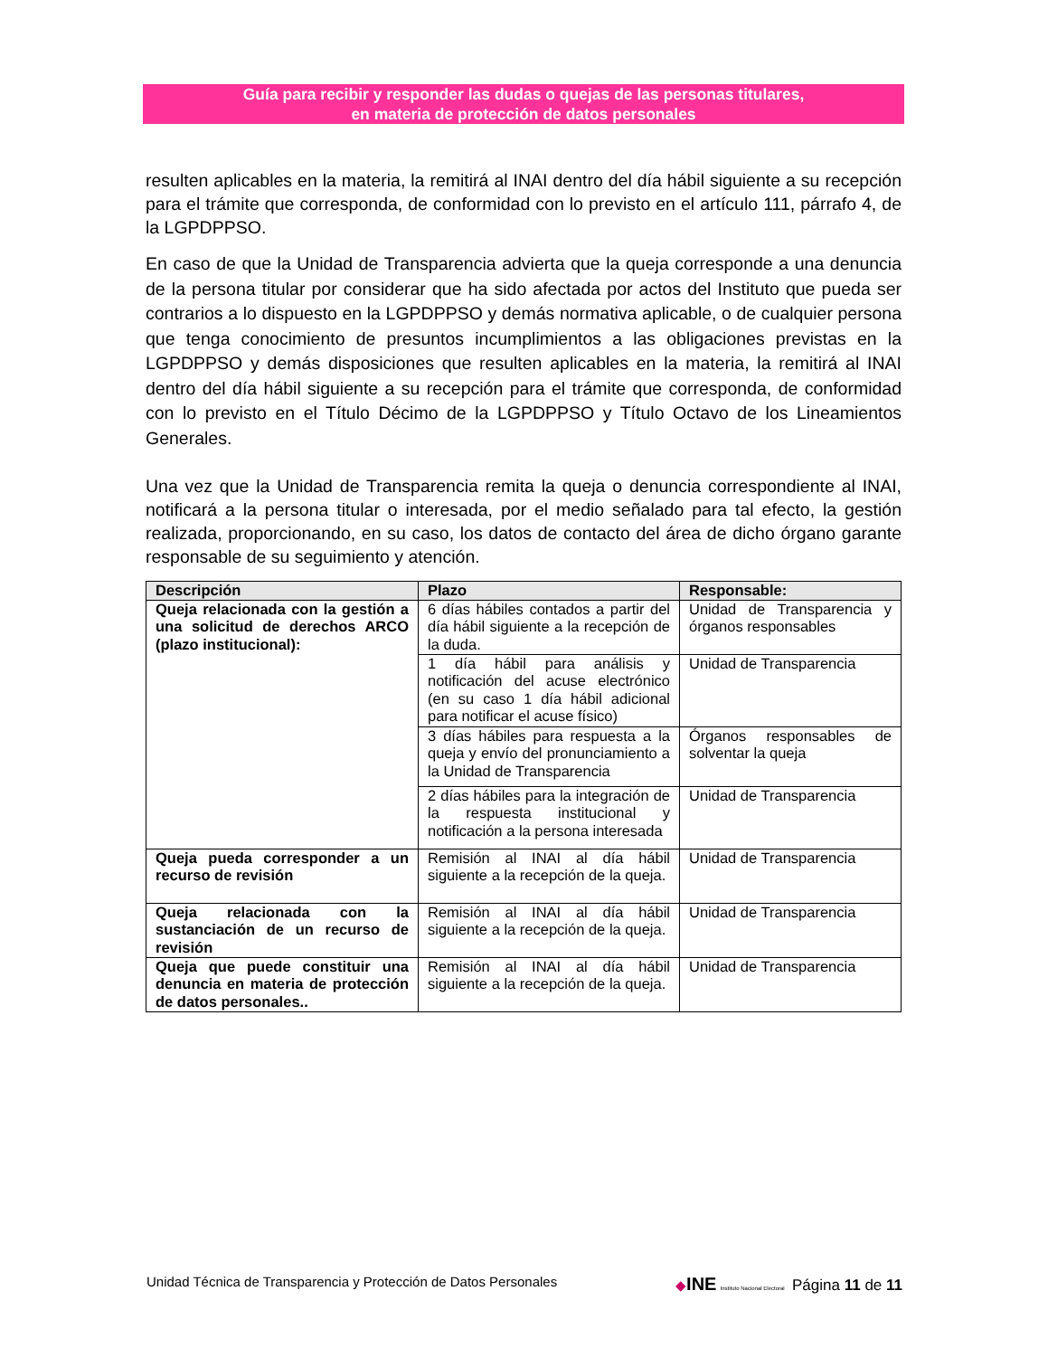Guía para recibir y responder las dudas o quejas de las personas titulares,
en materia de protección de datos personales
resulten aplicables en la materia, la remitirá al INAI dentro del día hábil siguiente a su recepción para el trámite que corresponda, de conformidad con lo previsto en el artículo 111, párrafo 4, de la LGPDPPSO.
En caso de que la Unidad de Transparencia advierta que la queja corresponde a una denuncia de la persona titular por considerar que ha sido afectada por actos del Instituto que pueda ser contrarios a lo dispuesto en la LGPDPPSO y demás normativa aplicable, o de cualquier persona que tenga conocimiento de presuntos incumplimientos a las obligaciones previstas en la LGPDPPSO y demás disposiciones que resulten aplicables en la materia, la remitirá al INAI dentro del día hábil siguiente a su recepción para el trámite que corresponda, de conformidad con lo previsto en el Título Décimo de la LGPDPPSO y Título Octavo de los Lineamientos Generales.
Una vez que la Unidad de Transparencia remita la queja o denuncia correspondiente al INAI, notificará a la persona titular o interesada, por el medio señalado para tal efecto, la gestión realizada, proporcionando, en su caso, los datos de contacto del área de dicho órgano garante responsable de su seguimiento y atención.
| Descripción | Plazo | Responsable: |
| --- | --- | --- |
| Queja relacionada con la gestión a una solicitud de derechos ARCO (plazo institucional): | 6 días hábiles contados a partir del día hábil siguiente a la recepción de la duda. | Unidad de Transparencia y órganos responsables |
| | 1 día hábil para análisis y notificación del acuse electrónico (en su caso 1 día hábil adicional para notificar el acuse físico) | Unidad de Transparencia |
| | 3 días hábiles para respuesta a la queja y envío del pronunciamiento a la Unidad de Transparencia | Órganos responsables de solventar la queja |
| | 2 días hábiles para la integración de la respuesta institucional y notificación a la persona interesada | Unidad de Transparencia |
| Queja pueda corresponder a un recurso de revisión | Remisión al INAI al día hábil siguiente a la recepción de la queja. | Unidad de Transparencia |
| Queja relacionada con la sustanciación de un recurso de revisión | Remisión al INAI al día hábil siguiente a la recepción de la queja. | Unidad de Transparencia |
| Queja que puede constituir una denuncia en materia de protección de datos personales.. | Remisión al INAI al día hábil siguiente a la recepción de la queja. | Unidad de Transparencia |
Unidad Técnica de Transparencia y Protección de Datos Personales ◆INE Instituto Nacional Electoral Página 11 de 11